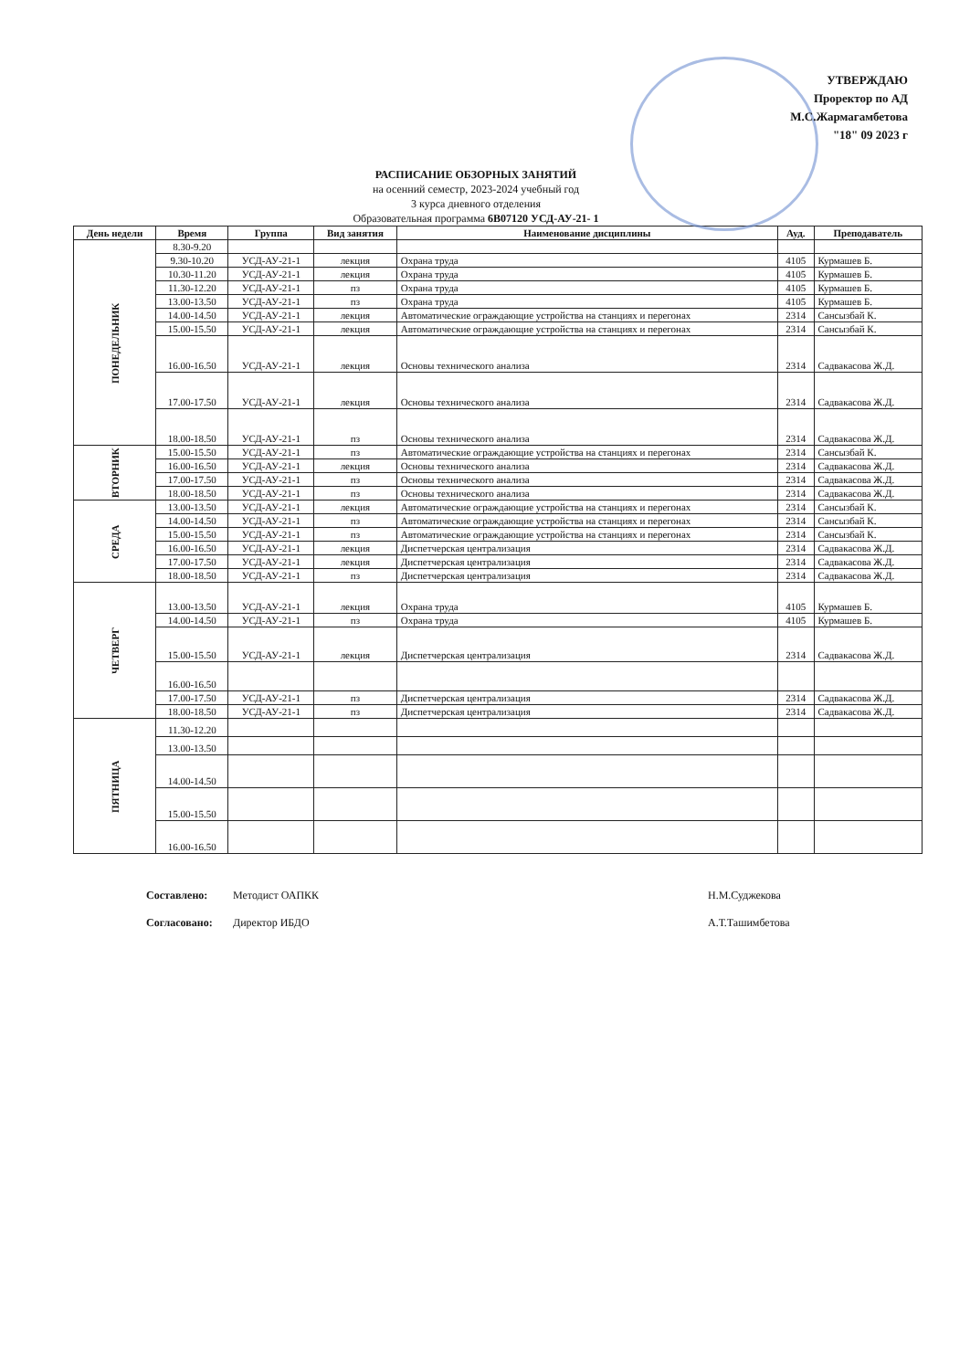УТВЕРЖДАЮ
Проректор по АД
М.С.Жармагамбетова
"18" 09 2023 г
РАСПИСАНИЕ ОБЗОРНЫХ ЗАНЯТИЙ
на осенний семестр, 2023-2024 учебный год
3 курса дневного отделения
Образовательная программа 6В07120 УСД-АУ-21- 1
| День недели | Время | Группа | Вид занятия | Наименование дисциплины | Ауд. | Преподаватель |
| --- | --- | --- | --- | --- | --- | --- |
| ПОНЕДЕЛЬНИК | 8.30-9.20 | | | | | |
| | 9.30-10.20 | УСД-АУ-21-1 | лекция | Охрана труда | 4105 | Курмашев Б. |
| | 10.30-11.20 | УСД-АУ-21-1 | лекция | Охрана труда | 4105 | Курмашев Б. |
| | 11.30-12.20 | УСД-АУ-21-1 | пз | Охрана труда | 4105 | Курмашев Б. |
| | 13.00-13.50 | УСД-АУ-21-1 | пз | Охрана труда | 4105 | Курмашев Б. |
| | 14.00-14.50 | УСД-АУ-21-1 | лекция | Автоматические ограждающие устройства на станциях и перегонах | 2314 | Сансызбай К. |
| | 15.00-15.50 | УСД-АУ-21-1 | лекция | Автоматические ограждающие устройства на станциях и перегонах | 2314 | Сансызбай К. |
| | 16.00-16.50 | УСД-АУ-21-1 | лекция | Основы технического анализа | 2314 | Садвакасова Ж.Д. |
| | 17.00-17.50 | УСД-АУ-21-1 | лекция | Основы технического анализа | 2314 | Садвакасова Ж.Д. |
| | 18.00-18.50 | УСД-АУ-21-1 | пз | Основы технического анализа | 2314 | Садвакасова Ж.Д. |
| ВТОРНИК | 15.00-15.50 | УСД-АУ-21-1 | пз | Автоматические ограждающие устройства на станциях и перегонах | 2314 | Сансызбай К. |
| | 16.00-16.50 | УСД-АУ-21-1 | лекция | Основы технического анализа | 2314 | Садвакасова Ж.Д. |
| | 17.00-17.50 | УСД-АУ-21-1 | пз | Основы технического анализа | 2314 | Садвакасова Ж.Д. |
| | 18.00-18.50 | УСД-АУ-21-1 | пз | Основы технического анализа | 2314 | Садвакасова Ж.Д. |
| СРЕДА | 13.00-13.50 | УСД-АУ-21-1 | лекция | Автоматические ограждающие устройства на станциях и перегонах | 2314 | Сансызбай К. |
| | 14.00-14.50 | УСД-АУ-21-1 | пз | Автоматические ограждающие устройства на станциях и перегонах | 2314 | Сансызбай К. |
| | 15.00-15.50 | УСД-АУ-21-1 | пз | Автоматические ограждающие устройства на станциях и перегонах | 2314 | Сансызбай К. |
| | 16.00-16.50 | УСД-АУ-21-1 | лекция | Диспетчерская централизация | 2314 | Садвакасова Ж.Д. |
| | 17.00-17.50 | УСД-АУ-21-1 | лекция | Диспетчерская централизация | 2314 | Садвакасова Ж.Д. |
| | 18.00-18.50 | УСД-АУ-21-1 | пз | Диспетчерская централизация | 2314 | Садвакасова Ж.Д. |
| ЧЕТВЕРГ | 13.00-13.50 | УСД-АУ-21-1 | лекция | Охрана труда | 4105 | Курмашев Б. |
| | 14.00-14.50 | УСД-АУ-21-1 | пз | Охрана труда | 4105 | Курмашев Б. |
| | 15.00-15.50 | УСД-АУ-21-1 | лекция | Диспетчерская централизация | 2314 | Садвакасова Ж.Д. |
| | 16.00-16.50 | | | | | |
| | 17.00-17.50 | УСД-АУ-21-1 | пз | Диспетчерская централизация | 2314 | Садвакасова Ж.Д. |
| | 18.00-18.50 | УСД-АУ-21-1 | пз | Диспетчерская централизация | 2314 | Садвакасова Ж.Д. |
| ПЯТНИЦА | 11.30-12.20 | | | | | |
| | 13.00-13.50 | | | | | |
| | 14.00-14.50 | | | | | |
| | 15.00-15.50 | | | | | |
| | 16.00-16.50 | | | | | |
Составлено: Методист ОАПКК Н.М.Суджекова
Согласовано: Директор ИБДО А.Т.Ташимбетова